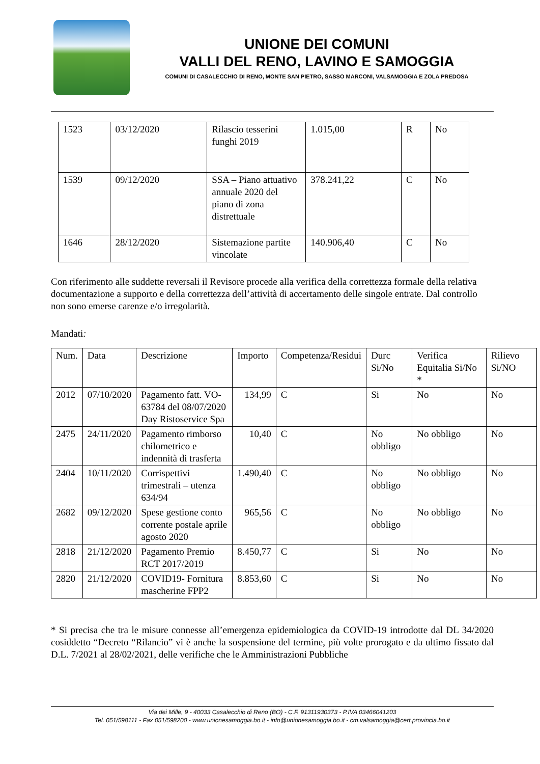UNIONE DEI COMUNI
VALLI DEL RENO, LAVINO E SAMOGGIA
COMUNI DI CASALECCHIO DI RENO, MONTE SAN PIETRO, SASSO MARCONI, VALSAMOGGIA E ZOLA PREDOSA
| 1523 | 03/12/2020 | Rilascio tesserini funghi 2019 | 1.015,00 | R | No |
| 1539 | 09/12/2020 | SSA – Piano attuativo annuale 2020 del piano di zona distrettuale | 378.241,22 | C | No |
| 1646 | 28/12/2020 | Sistemazione partite vincolate | 140.906,40 | C | No |
Con riferimento alle suddette reversali il Revisore procede alla verifica della correttezza formale della relativa documentazione a supporto e della correttezza dell’attività di accertamento delle singole entrate. Dal controllo non sono emerse carenze e/o irregolarità.
Mandati:
| Num. | Data | Descrizione | Importo | Competenza/Residui | Durc Si/No | Verifica Equitalia Si/No * | Rilievo Si/NO |
| --- | --- | --- | --- | --- | --- | --- | --- |
| 2012 | 07/10/2020 | Pagamento fatt. VO-63784 del 08/07/2020 Day Ristoservice Spa | 134,99 | C | Si | No | No |
| 2475 | 24/11/2020 | Pagamento rimborso chilometrico e indennità di trasferta | 10,40 | C | No obbligo | No obbligo | No |
| 2404 | 10/11/2020 | Corrispettivi trimestrali – utenza 634/94 | 1.490,40 | C | No obbligo | No obbligo | No |
| 2682 | 09/12/2020 | Spese gestione conto corrente postale aprile agosto 2020 | 965,56 | C | No obbligo | No obbligo | No |
| 2818 | 21/12/2020 | Pagamento Premio RCT 2017/2019 | 8.450,77 | C | Si | No | No |
| 2820 | 21/12/2020 | COVID19- Fornitura mascherine FPP2 | 8.853,60 | C | Si | No | No |
* Si precisa che tra le misure connesse all’emergenza epidemiologica da COVID-19 introdotte dal DL 34/2020 cosiddetto “Decreto “Rilancio” vi è anche la sospensione del termine, più volte prorogato e da ultimo fissato dal D.L. 7/2021 al 28/02/2021, delle verifiche che le Amministrazioni Pubbliche
Via dei Mille, 9 - 40033 Casalecchio di Reno (BO) - C.F. 91311930373 - P.IVA 03466041203
Tel. 051/598111 - Fax 051/598200 - www.unionesamoggia.bo.it - info@unionesamoggia.bo.it - cm.valsamoggia@cert.provincia.bo.it